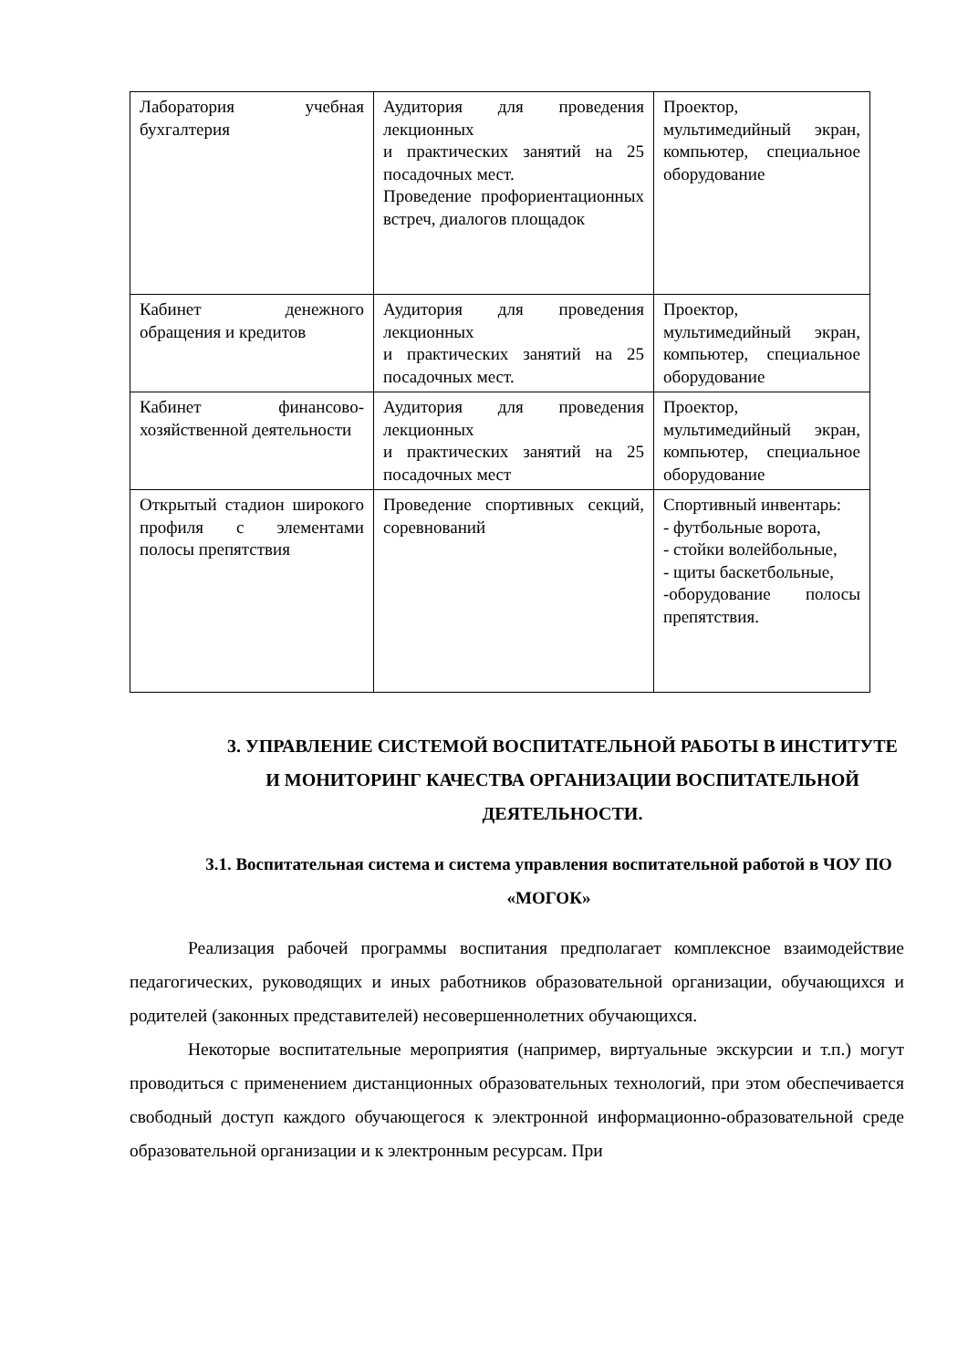| Лаборатория учебная бухгалтерия | Аудитория для проведения лекционных и практических занятий на 25 посадочных мест. Проведение профориентационных встреч, диалогов площадок | Проектор, мультимедийный экран, компьютер, специальное оборудование |
| Кабинет денежного обращения и кредитов | Аудитория для проведения лекционных и практических занятий на 25 посадочных мест. | Проектор, мультимедийный экран, компьютер, специальное оборудование |
| Кабинет финансово-хозяйственной деятельности | Аудитория для проведения лекционных и практических занятий на 25 посадочных мест | Проектор, мультимедийный экран, компьютер, специальное оборудование |
| Открытый стадион широкого профиля с элементами полосы препятствия | Проведение спортивных секций, соревнований | Спортивный инвентарь: - футбольные ворота, - стойки волейбольные, - щиты баскетбольные, -оборудование полосы препятствия. |
3. УПРАВЛЕНИЕ СИСТЕМОЙ ВОСПИТАТЕЛЬНОЙ РАБОТЫ В ИНСТИТУТЕ И МОНИТОРИНГ КАЧЕСТВА ОРГАНИЗАЦИИ ВОСПИТАТЕЛЬНОЙ ДЕЯТЕЛЬНОСТИ.
3.1. Воспитательная система и система управления воспитательной работой в ЧОУ ПО «МОГОК»
Реализация рабочей программы воспитания предполагает комплексное взаимодействие педагогических, руководящих и иных работников образовательной организации, обучающихся и родителей (законных представителей) несовершеннолетних обучающихся.
Некоторые воспитательные мероприятия (например, виртуальные экскурсии и т.п.) могут проводиться с применением дистанционных образовательных технологий, при этом обеспечивается свободный доступ каждого обучающегося к электронной информационно-образовательной среде образовательной организации и к электронным ресурсам. При